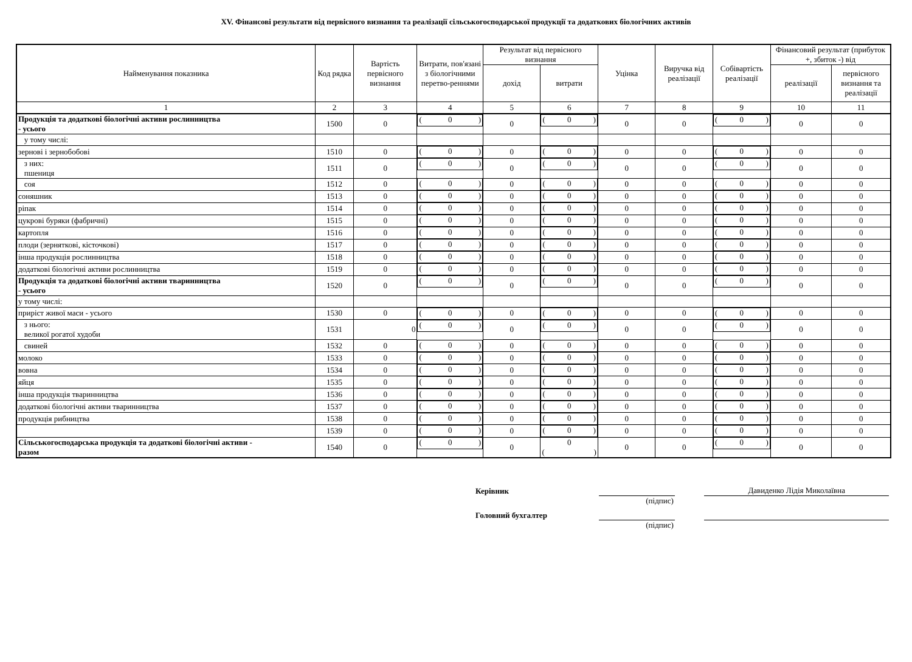XV. Фінансові результати від первісного визнання та реалізації сільськогосподарської продукції та додаткових біологічних активів
| Найменування показника | Код рядка | Вартість первісного визнання | Витрати, пов'язані з біологічними перетво-реннями | Результат від первісного визнання | | Уцінка | Виручка від реалізації | Собівартість реалізації | Фінансовий результат (прибуток +, збиток -) від | |
| --- | --- | --- | --- | --- | --- | --- | --- | --- | --- | --- |
| | | | | дохід | витрати | | | | реалізації | первісного визнання та реалізації |
| 1 | 2 | 3 | 4 | 5 | 6 | 7 | 8 | 9 | 10 | 11 |
| Продукція та додаткові біологічні активи рослинництва - усього | 1500 | 0 | ( 0 ) | 0 | ( 0 ) | 0 | 0 | ( 0 ) | 0 | 0 |
| у тому числі: | | | | | | | | | | |
| зернові і зернобобові | 1510 | 0 | ( 0 ) | 0 | ( 0 ) | 0 | 0 | ( 0 ) | 0 | 0 |
| з них: пшениця | 1511 | 0 | ( 0 ) | 0 | ( 0 ) | 0 | 0 | ( 0 ) | 0 | 0 |
| соя | 1512 | 0 | ( 0 ) | 0 | ( 0 ) | 0 | 0 | ( 0 ) | 0 | 0 |
| соняшник | 1513 | 0 | ( 0 ) | 0 | ( 0 ) | 0 | 0 | ( 0 ) | 0 | 0 |
| ріпак | 1514 | 0 | ( 0 ) | 0 | ( 0 ) | 0 | 0 | ( 0 ) | 0 | 0 |
| цукрові буряки (фабричні) | 1515 | 0 | ( 0 ) | 0 | ( 0 ) | 0 | 0 | ( 0 ) | 0 | 0 |
| картопля | 1516 | 0 | ( 0 ) | 0 | ( 0 ) | 0 | 0 | ( 0 ) | 0 | 0 |
| плоди (зерняткові, кісточкові) | 1517 | 0 | ( 0 ) | 0 | ( 0 ) | 0 | 0 | ( 0 ) | 0 | 0 |
| інша продукція рослинництва | 1518 | 0 | ( 0 ) | 0 | ( 0 ) | 0 | 0 | ( 0 ) | 0 | 0 |
| додаткові біологічні активи рослинництва | 1519 | 0 | ( 0 ) | 0 | ( 0 ) | 0 | 0 | ( 0 ) | 0 | 0 |
| Продукція та додаткові біологічні активи тваринництва - усього | 1520 | 0 | ( 0 ) | 0 | ( 0 ) | 0 | 0 | ( 0 ) | 0 | 0 |
| у тому числі: | | | | | | | | | | |
| приріст живої маси - усього | 1530 | 0 | ( 0 ) | 0 | ( 0 ) | 0 | 0 | ( 0 ) | 0 | 0 |
| з нього: великої рогатої худоби | 1531 | 0 | ( 0 ) | 0 | ( 0 ) | 0 | 0 | ( 0 ) | 0 | 0 |
| свиней | 1532 | 0 | ( 0 ) | 0 | ( 0 ) | 0 | 0 | ( 0 ) | 0 | 0 |
| молоко | 1533 | 0 | ( 0 ) | 0 | ( 0 ) | 0 | 0 | ( 0 ) | 0 | 0 |
| вовна | 1534 | 0 | ( 0 ) | 0 | ( 0 ) | 0 | 0 | ( 0 ) | 0 | 0 |
| яйця | 1535 | 0 | ( 0 ) | 0 | ( 0 ) | 0 | 0 | ( 0 ) | 0 | 0 |
| інша продукція тваринництва | 1536 | 0 | ( 0 ) | 0 | ( 0 ) | 0 | 0 | ( 0 ) | 0 | 0 |
| додаткові біологічні активи тваринництва | 1537 | 0 | ( 0 ) | 0 | ( 0 ) | 0 | 0 | ( 0 ) | 0 | 0 |
| продукція рибництва | 1538 | 0 | ( 0 ) | 0 | ( 0 ) | 0 | 0 | ( 0 ) | 0 | 0 |
| | 1539 | 0 | ( 0 ) | 0 | ( 0 ) | 0 | 0 | ( 0 ) | 0 | 0 |
| Сільськогосподарська продукція та додаткові біологічні активи - разом | 1540 | 0 | ( 0 ) | 0 | 0 ( ) | 0 | 0 | ( 0 ) | 0 | 0 |
Керівник Давиденко Лідія Миколаївна
(підпис)
Головний бухгалтер
(підпис)